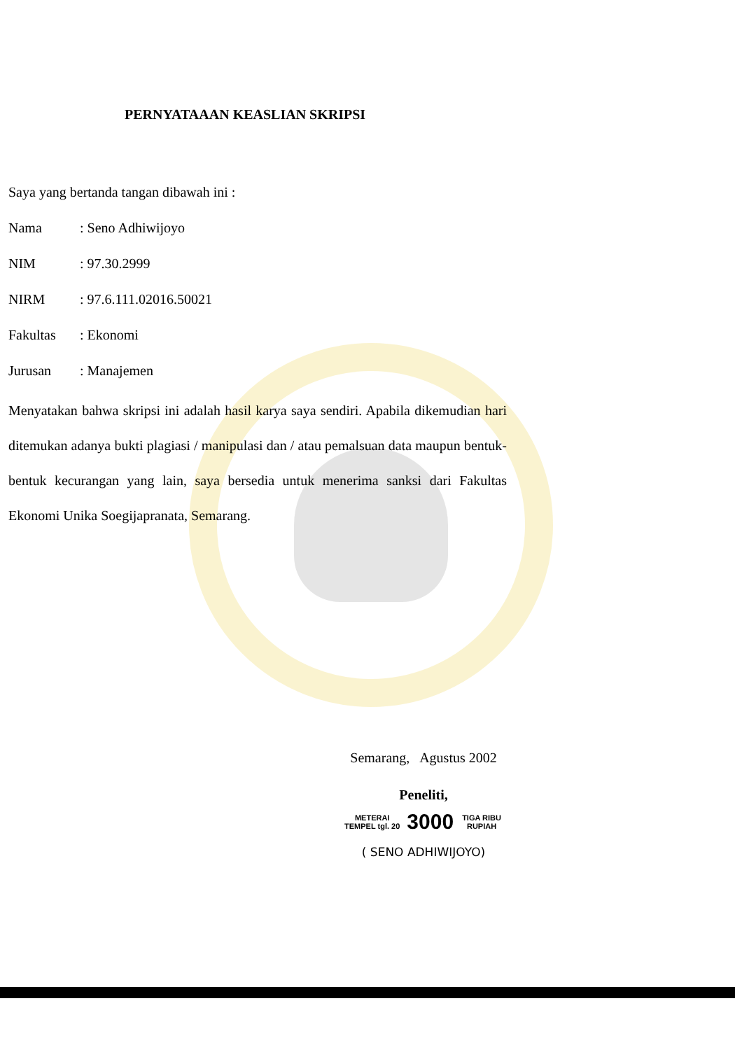PERNYATAAAN KEASLIAN SKRIPSI
Saya yang bertanda tangan dibawah ini :
Nama: Seno Adhiwijoyo
NIM: 97.30.2999
NIRM: 97.6.111.02016.50021
Fakultas: Ekonomi
Jurusan: Manajemen
Menyatakan bahwa skripsi ini adalah hasil karya saya sendiri. Apabila dikemudian hari ditemukan adanya bukti plagiasi / manipulasi dan / atau pemalsuan data maupun bentuk-bentuk kecurangan yang lain, saya bersedia untuk menerima sanksi dari Fakultas Ekonomi Unika Soegijapranata, Semarang.
Semarang, Agustus 2002
Peneliti,
METERAI TEMPEL tgl. 20 3000 TIGA RIBU RUPIAH
( SENO ADHIWIJOYO)